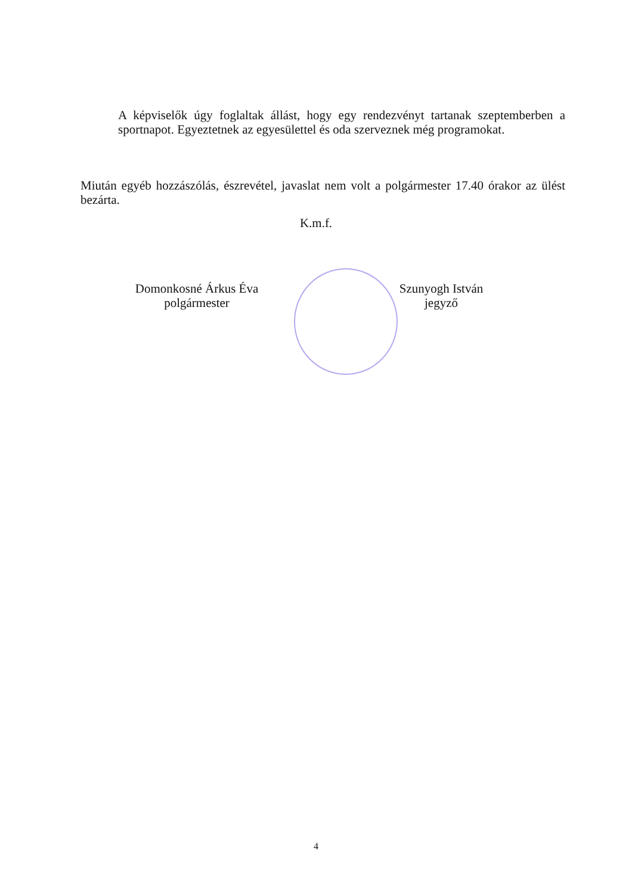A képviselők úgy foglaltak állást, hogy egy rendezvényt tartanak szeptemberben a sportnapot. Egyeztetnek az egyesülettel és oda szerveznek még programokat.
Miután egyéb hozzászólás, észrevétel, javaslat nem volt a polgármester 17.40 órakor az ülést bezárta.
K.m.f.
Domonkosné Árkus Éva
polgármester
Szunyogh István
jegyző
4